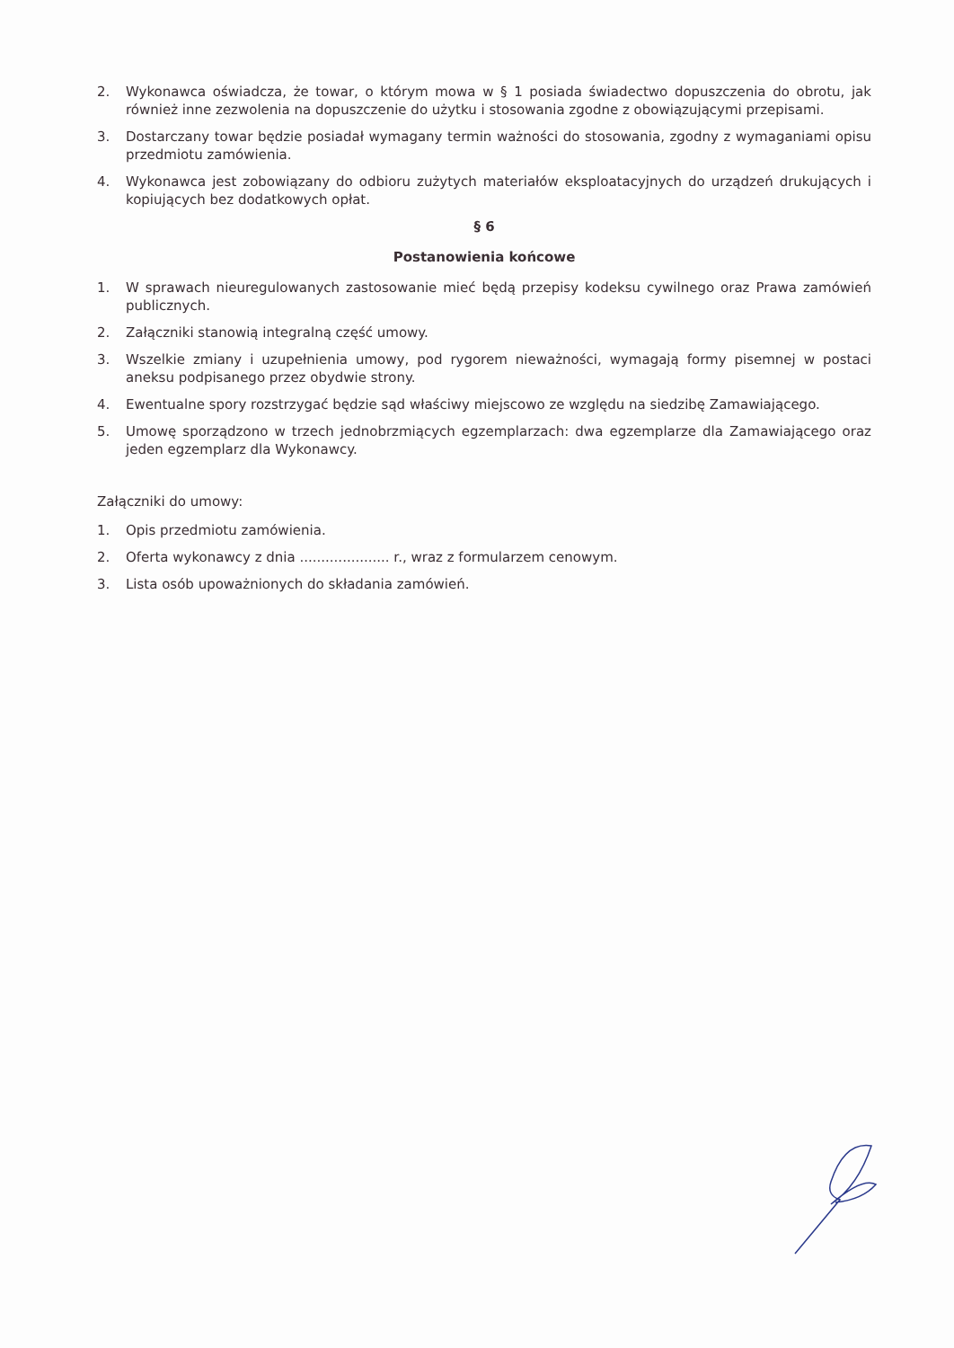2. Wykonawca oświadcza, że towar, o którym mowa w § 1 posiada świadectwo dopuszczenia do obrotu, jak również inne zezwolenia na dopuszczenie do użytku i stosowania zgodne z obowiązującymi przepisami.
3. Dostarczany towar będzie posiadał wymagany termin ważności do stosowania, zgodny z wymaganiami opisu przedmiotu zamówienia.
4. Wykonawca jest zobowiązany do odbioru zużytych materiałów eksploatacyjnych do urządzeń drukujących i kopiujących bez dodatkowych opłat.
§ 6
Postanowienia końcowe
1. W sprawach nieuregulowanych zastosowanie mieć będą przepisy kodeksu cywilnego oraz Prawa zamówień publicznych.
2. Załączniki stanowią integralną część umowy.
3. Wszelkie zmiany i uzupełnienia umowy, pod rygorem nieważności, wymagają formy pisemnej w postaci aneksu podpisanego przez obydwie strony.
4. Ewentualne spory rozstrzygać będzie sąd właściwy miejscowo ze względu na siedzibę Zamawiającego.
5. Umowę sporządzono w trzech jednobrzmiących egzemplarzach: dwa egzemplarze dla Zamawiającego oraz jeden egzemplarz dla Wykonawcy.
Załączniki do umowy:
1. Opis przedmiotu zamówienia.
2. Oferta wykonawcy z dnia ..................... r., wraz z formularzem cenowym.
3. Lista osób upoważnionych do składania zamówień.